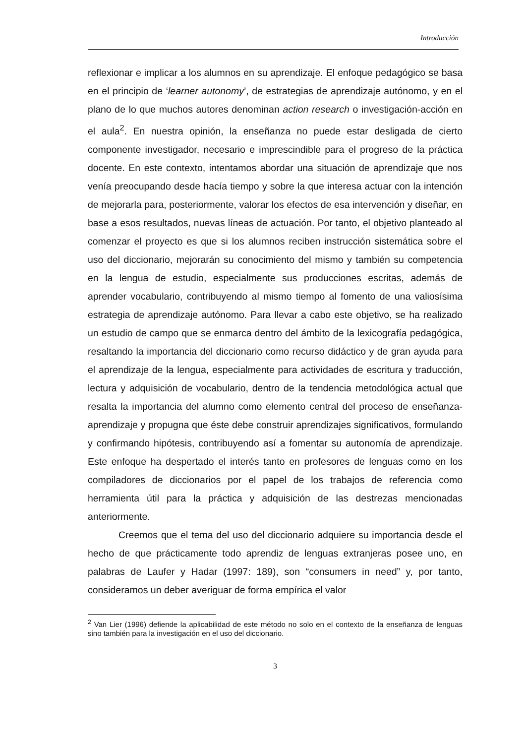Introducción
reflexionar e implicar a los alumnos en su aprendizaje. El enfoque pedagógico se basa en el principio de ‘learner autonomy’, de estrategias de aprendizaje autónomo, y en el plano de lo que muchos autores denominan action research o investigación-acción en el aula<sup>2</sup>. En nuestra opinión, la enseñanza no puede estar desligada de cierto componente investigador, necesario e imprescindible para el progreso de la práctica docente. En este contexto, intentamos abordar una situación de aprendizaje que nos venía preocupando desde hacía tiempo y sobre la que interesa actuar con la intención de mejorarla para, posteriormente, valorar los efectos de esa intervención y diseñar, en base a esos resultados, nuevas líneas de actuación. Por tanto, el objetivo planteado al comenzar el proyecto es que si los alumnos reciben instrucción sistemática sobre el uso del diccionario, mejorarán su conocimiento del mismo y también su competencia en la lengua de estudio, especialmente sus producciones escritas, además de aprender vocabulario, contribuyendo al mismo tiempo al fomento de una valiosísima estrategia de aprendizaje autónomo. Para llevar a cabo este objetivo, se ha realizado un estudio de campo que se enmarca dentro del ámbito de la lexicografía pedagógica, resaltando la importancia del diccionario como recurso didáctico y de gran ayuda para el aprendizaje de la lengua, especialmente para actividades de escritura y traducción, lectura y adquisición de vocabulario, dentro de la tendencia metodológica actual que resalta la importancia del alumno como elemento central del proceso de enseñanza-aprendizaje y propugna que éste debe construir aprendizajes significativos, formulando y confirmando hipótesis, contribuyendo así a fomentar su autonomía de aprendizaje. Este enfoque ha despertado el interés tanto en profesores de lenguas como en los compiladores de diccionarios por el papel de los trabajos de referencia como herramienta útil para la práctica y adquisición de las destrezas mencionadas anteriormente.
Creemos que el tema del uso del diccionario adquiere su importancia desde el hecho de que prácticamente todo aprendiz de lenguas extranjeras posee uno, en palabras de Laufer y Hadar (1997: 189), son “consumers in need” y, por tanto, consideramos un deber averiguar de forma empírica el valor
<sup>2</sup> Van Lier (1996) defiende la aplicabilidad de este método no solo en el contexto de la enseñanza de lenguas sino también para la investigación en el uso del diccionario.
3